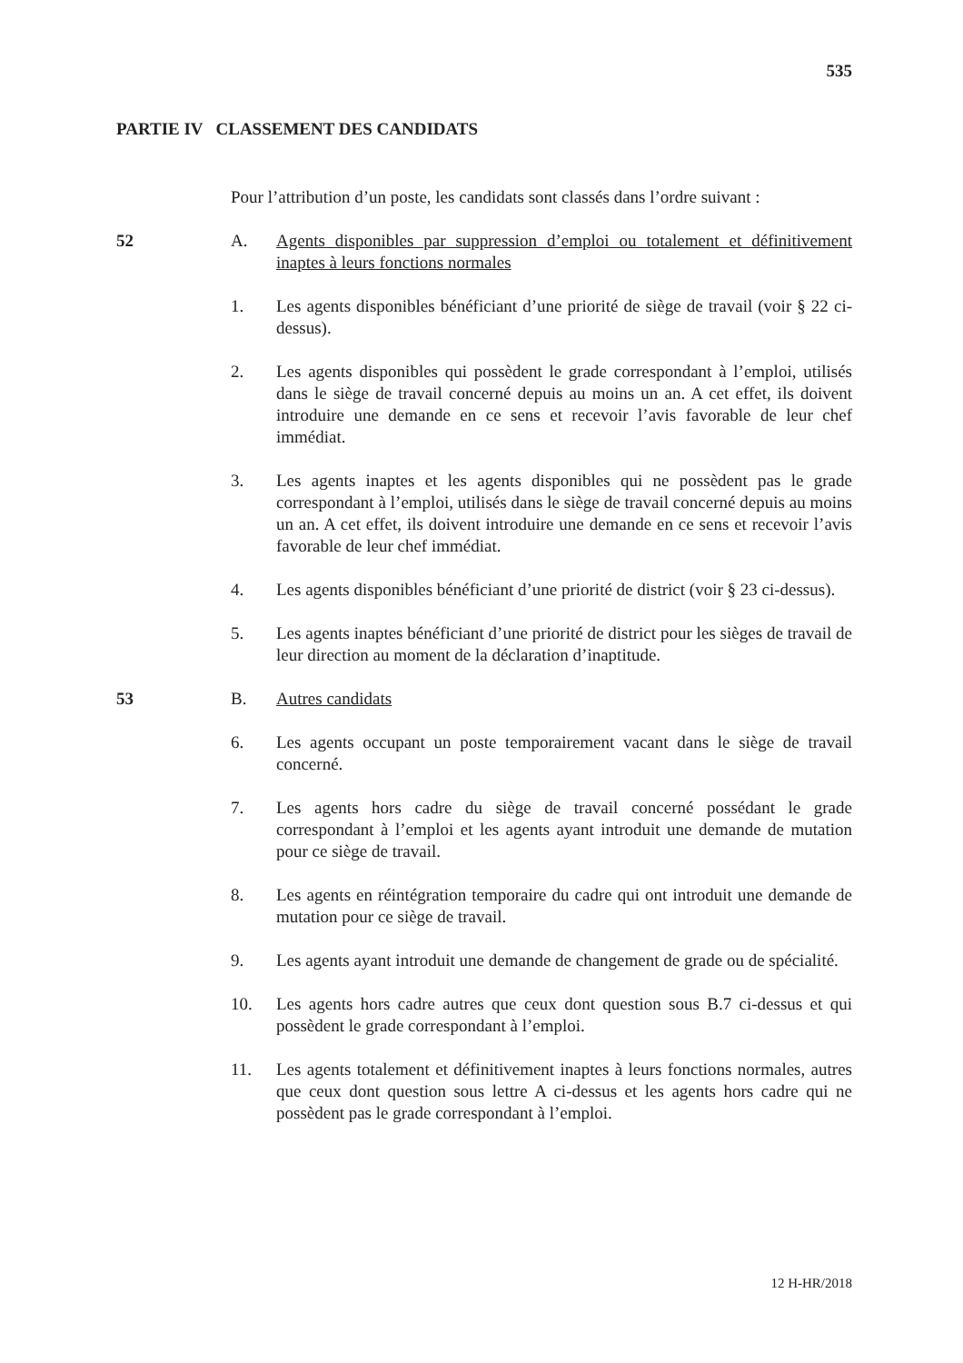535
PARTIE IV CLASSEMENT DES CANDIDATS
Pour l’attribution d’un poste, les candidats sont classés dans l’ordre suivant :
52 A. Agents disponibles par suppression d’emploi ou totalement et définitivement inaptes à leurs fonctions normales
1. Les agents disponibles bénéficiant d’une priorité de siège de travail (voir § 22 ci-dessus).
2. Les agents disponibles qui possèdent le grade correspondant à l’emploi, utilisés dans le siège de travail concerné depuis au moins un an. A cet effet, ils doivent introduire une demande en ce sens et recevoir l’avis favorable de leur chef immédiat.
3. Les agents inaptes et les agents disponibles qui ne possèdent pas le grade correspondant à l’emploi, utilisés dans le siège de travail concerné depuis au moins un an. A cet effet, ils doivent introduire une demande en ce sens et recevoir l’avis favorable de leur chef immédiat.
4. Les agents disponibles bénéficiant d’une priorité de district (voir § 23 ci-dessus).
5. Les agents inaptes bénéficiant d’une priorité de district pour les sièges de travail de leur direction au moment de la déclaration d’inaptitude.
53 B. Autres candidats
6. Les agents occupant un poste temporairement vacant dans le siège de travail concerné.
7. Les agents hors cadre du siège de travail concerné possédant le grade correspondant à l’emploi et les agents ayant introduit une demande de mutation pour ce siège de travail.
8. Les agents en réintégration temporaire du cadre qui ont introduit une demande de mutation pour ce siège de travail.
9. Les agents ayant introduit une demande de changement de grade ou de spécialité.
10. Les agents hors cadre autres que ceux dont question sous B.7 ci-dessus et qui possèdent le grade correspondant à l’emploi.
11. Les agents totalement et définitivement inaptes à leurs fonctions normales, autres que ceux dont question sous lettre A ci-dessus et les agents hors cadre qui ne possèdent pas le grade correspondant à l’emploi.
12 H-HR/2018